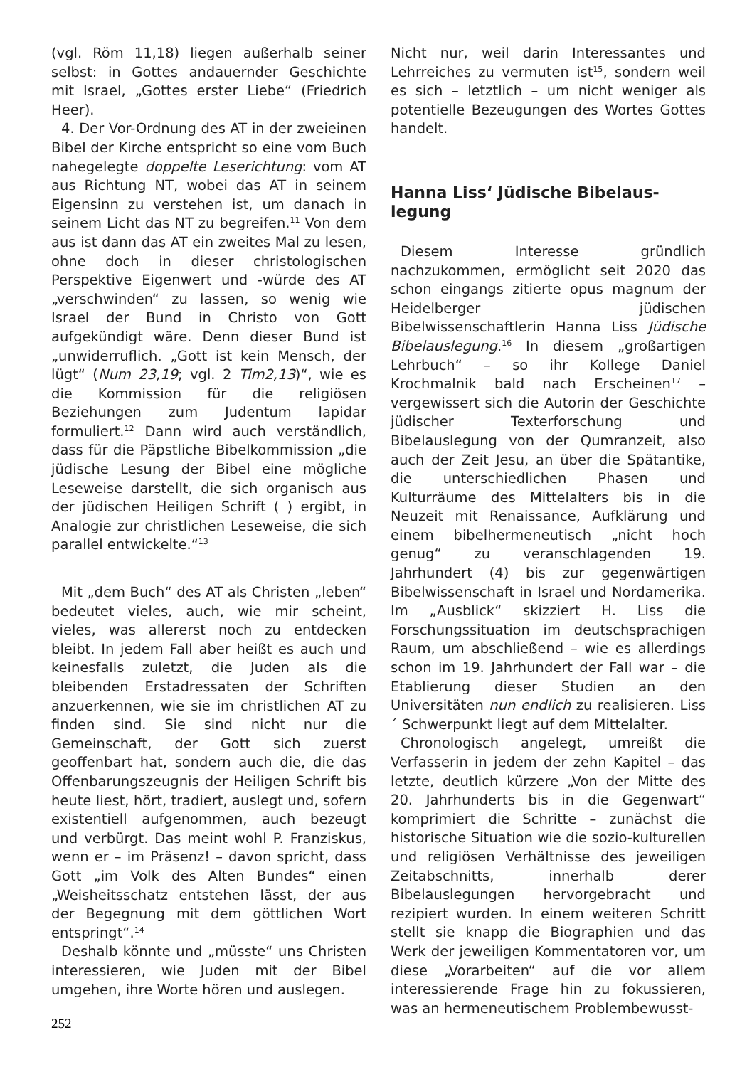(vgl. Röm 11,18) liegen außerhalb seiner selbst: in Gottes andauernder Geschichte mit Israel, „Gottes erster Liebe“ (Friedrich Heer).
4. Der Vor-Ordnung des AT in der zweieinen Bibel der Kirche entspricht so eine vom Buch nahegelegte doppelte Leserichtung: vom AT aus Richtung NT, wobei das AT in seinem Eigensinn zu verstehen ist, um danach in seinem Licht das NT zu begreifen.<sup>11</sup> Von dem aus ist dann das AT ein zweites Mal zu lesen, ohne doch in dieser christologischen Perspektive Eigenwert und -würde des AT „verschwinden“ zu lassen, so wenig wie Israel der Bund in Christo von Gott aufgekündigt wäre. Denn dieser Bund ist „unwiderruflich. „Gott ist kein Mensch, der lügt“ (Num 23,19; vgl. 2 Tim2,13)“, wie es die Kommission für die religiösen Beziehungen zum Judentum lapidar formuliert.<sup>12</sup> Dann wird auch verständlich, dass für die Päpstliche Bibelkommission „die jüdische Lesung der Bibel eine mögliche Leseweise darstellt, die sich organisch aus der jüdischen Heiligen Schrift ( ) ergibt, in Analogie zur christlichen Leseweise, die sich parallel entwickelte.“<sup>13</sup>
Mit „dem Buch“ des AT als Christen „leben“ bedeutet vieles, auch, wie mir scheint, vieles, was allererst noch zu entdecken bleibt. In jedem Fall aber heißt es auch und keinesfalls zuletzt, die Juden als die bleibenden Erstadressaten der Schriften anzuerkennen, wie sie im christlichen AT zu finden sind. Sie sind nicht nur die Gemeinschaft, der Gott sich zuerst geoffenbart hat, sondern auch die, die das Offenbarungszeugnis der Heiligen Schrift bis heute liest, hört, tradiert, auslegt und, sofern existentiell aufgenommen, auch bezeugt und verbürgt. Das meint wohl P. Franziskus, wenn er – im Präsenz! – davon spricht, dass Gott „im Volk des Alten Bundes“ einen „Weisheitsschatz entstehen lässt, der aus der Begegnung mit dem göttlichen Wort entspringt“.<sup>14</sup>
Deshalb könnte und „müsste“ uns Christen interessieren, wie Juden mit der Bibel umgehen, ihre Worte hören und auslegen.
Nicht nur, weil darin Interessantes und Lehrreiches zu vermuten ist<sup>15</sup>, sondern weil es sich – letztlich – um nicht weniger als potentielle Bezeugungen des Wortes Gottes handelt.
Hanna Liss‘ Jüdische Bibelaus-
legung
Diesem Interesse gründlich nachzukommen, ermöglicht seit 2020 das schon eingangs zitierte opus magnum der Heidelberger jüdischen Bibelwissenschaftlerin Hanna Liss Jüdische Bibelauslegung.<sup>16</sup> In diesem „großartigen Lehrbuch“ – so ihr Kollege Daniel Krochmalnik bald nach Erscheinen<sup>17</sup> – vergewissert sich die Autorin der Geschichte jüdischer Texterforschung und Bibelauslegung von der Qumranzeit, also auch der Zeit Jesu, an über die Spätantike, die unterschiedlichen Phasen und Kulturräume des Mittelalters bis in die Neuzeit mit Renaissance, Aufklärung und einem bibelhermeneutisch „nicht hoch genug“ zu veranschlagenden 19. Jahrhundert (4) bis zur gegenwärtigen Bibelwissenschaft in Israel und Nordamerika. Im „Ausblick“ skizziert H. Liss die Forschungssituation im deutschsprachigen Raum, um abschließend – wie es allerdings schon im 19. Jahrhundert der Fall war – die Etablierung dieser Studien an den Universitäten nun endlich zu realisieren. Liss´ Schwerpunkt liegt auf dem Mittelalter.
Chronologisch angelegt, umreißt die Verfasserin in jedem der zehn Kapitel – das letzte, deutlich kürzere „Von der Mitte des 20. Jahrhunderts bis in die Gegenwart“ komprimiert die Schritte – zunächst die historische Situation wie die sozio-kulturellen und religiösen Verhältnisse des jeweiligen Zeitabschnitts, innerhalb derer Bibelauslegungen hervorgebracht und rezipiert wurden. In einem weiteren Schritt stellt sie knapp die Biographien und das Werk der jeweiligen Kommentatoren vor, um diese „Vorarbeiten“ auf die vor allem interessierende Frage hin zu fokussieren, was an hermeneutischem Problembewusst-
252